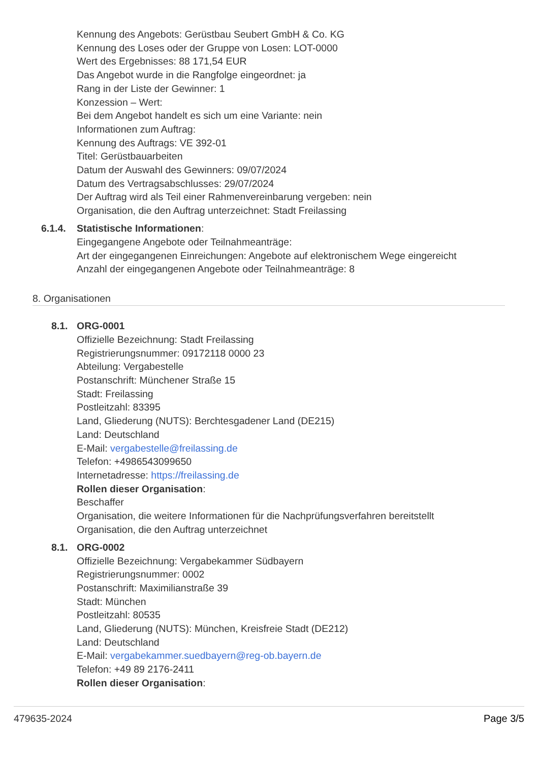Kennung des Angebots: Gerüstbau Seubert GmbH & Co. KG
Kennung des Loses oder der Gruppe von Losen: LOT-0000
Wert des Ergebnisses: 88 171,54 EUR
Das Angebot wurde in die Rangfolge eingeordnet: ja
Rang in der Liste der Gewinner: 1
Konzession – Wert:
Bei dem Angebot handelt es sich um eine Variante: nein
Informationen zum Auftrag:
Kennung des Auftrags: VE 392-01
Titel: Gerüstbauarbeiten
Datum der Auswahl des Gewinners: 09/07/2024
Datum des Vertragsabschlusses: 29/07/2024
Der Auftrag wird als Teil einer Rahmenvereinbarung vergeben: nein
Organisation, die den Auftrag unterzeichnet: Stadt Freilassing
6.1.4. Statistische Informationen:
Eingegangene Angebote oder Teilnahmeanträge:
Art der eingegangenen Einreichungen: Angebote auf elektronischem Wege eingereicht
Anzahl der eingegangenen Angebote oder Teilnahmeanträge: 8
8. Organisationen
8.1. ORG-0001
Offizielle Bezeichnung: Stadt Freilassing
Registrierungsnummer: 09172118 0000 23
Abteilung: Vergabestelle
Postanschrift: Münchener Straße 15
Stadt: Freilassing
Postleitzahl: 83395
Land, Gliederung (NUTS): Berchtesgadener Land (DE215)
Land: Deutschland
E-Mail: vergabestelle@freilassing.de
Telefon: +4986543099650
Internetadresse: https://freilassing.de
Rollen dieser Organisation:
Beschaffer
Organisation, die weitere Informationen für die Nachprüfungsverfahren bereitstellt
Organisation, die den Auftrag unterzeichnet
8.1. ORG-0002
Offizielle Bezeichnung: Vergabekammer Südbayern
Registrierungsnummer: 0002
Postanschrift: Maximilianstraße 39
Stadt: München
Postleitzahl: 80535
Land, Gliederung (NUTS): München, Kreisfreie Stadt (DE212)
Land: Deutschland
E-Mail: vergabekammer.suedbayern@reg-ob.bayern.de
Telefon: +49 89 2176-2411
Rollen dieser Organisation:
479635-2024 Page 3/5